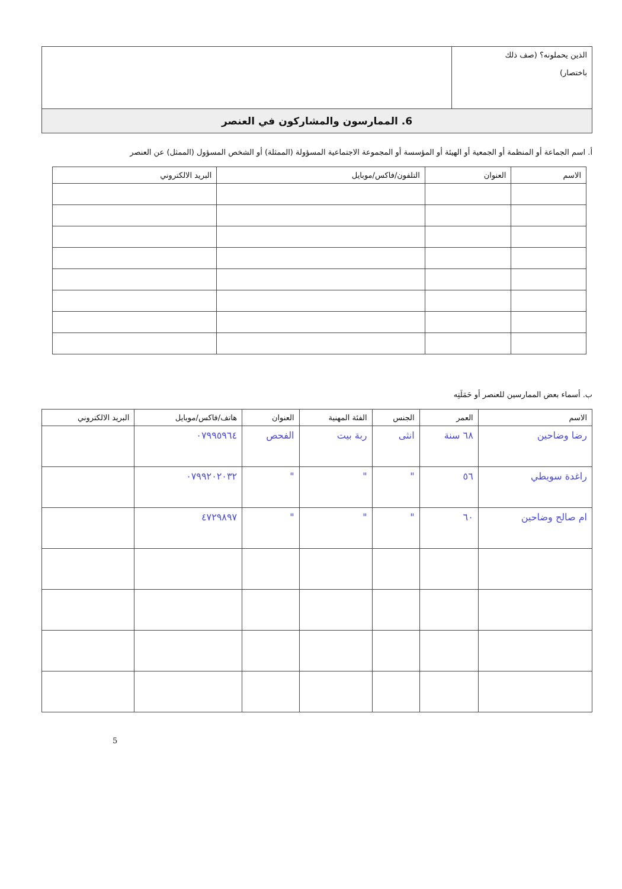| الذين يحملونه؟ (صف ذلك باختصار) | |
6. الممارسون والمشاركون في العنصر
أ. اسم الجماعة أو المنظمة أو الجمعية أو الهيئة أو المؤسسة أو المجموعة الاجتماعية المسؤولة (الممثلة) أو الشخص المسؤول (الممثل) عن العنصر
| الاسم | العنوان | التلفون/فاكس/موبايل | البريد الالكتروني |
| --- | --- | --- | --- |
ب. أسماء بعض الممارسين للعنصر أو حَمَلَتِه
| الاسم | العمر | الجنس | الفئة المهنية | العنوان | هاتف/فاكس/موبايل | البريد الالكتروني |
| --- | --- | --- | --- | --- | --- | --- |
| رضا وضاحين | ٦٨ سنة | انثى | ربة بيت | الفحص | ٠٧٩٩٥٩٦٤ | |
| راغدة سويطي | ٥٦ | " | " | " | ٠٧٩٩٢٠٢٠٣٢ | |
| ام صالح وضاحين | ٦٠ | " | " | " | ٤٧٢٩٨٩٧ | |
5